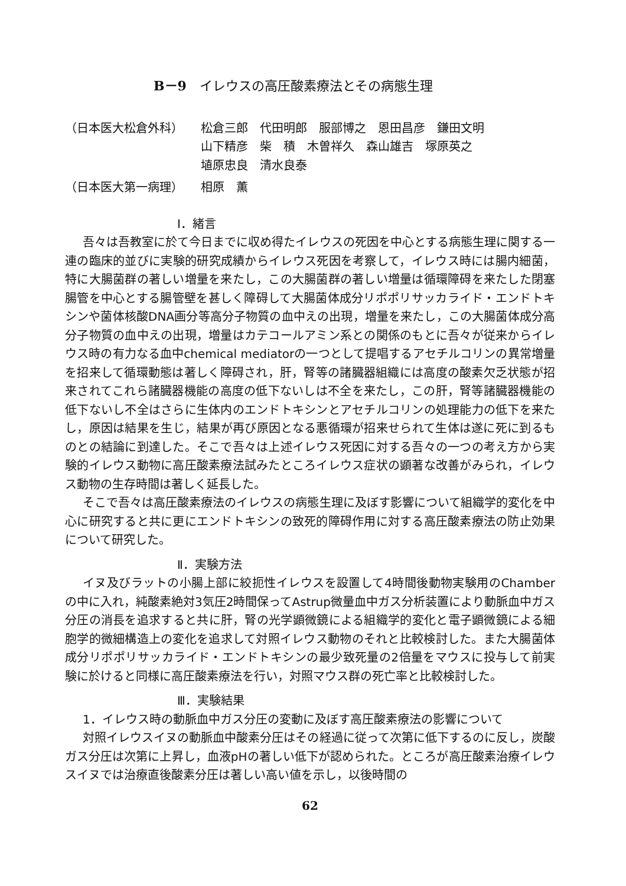B－9　イレウスの高圧酸素療法とその病態生理
（日本医大松倉外科） 松倉三郎　代田明郎　服部博之　恩田昌彦　鎌田文明
山下精彦　柴　積　木曽祥久　森山雄吉　塚原英之
埴原忠良　清水良泰
（日本医大第一病理） 相原　薫
Ⅰ．緒言
吾々は吾教室に於て今日までに収め得たイレウスの死因を中心とする病態生理に関する一連の臨床的並びに実験的研究成績からイレウス死因を考察して，イレウス時には腸内細菌，特に大腸菌群の著しい増量を来たし，この大腸菌群の著しい増量は循環障碍を来たした閉塞腸管を中心とする腸管壁を甚しく障碍して大腸菌体成分リポポリサッカライド・エンドトキシンや菌体核酸DNA画分等高分子物質の血中えの出現，増量を来たし，この大腸菌体成分高分子物質の血中えの出現，増量はカテコールアミン系との関係のもとに吾々が従来からイレウス時の有力なる血中chemical mediatorの一つとして提唱するアセチルコリンの異常増量を招来して循環動態は著しく障碍され，肝，腎等の諸臓器組織には高度の酸素欠乏状態が招来されてこれら諸臓器機能の高度の低下ないしは不全を来たし，この肝，腎等諸臓器機能の低下ないし不全はさらに生体内のエンドトキシンとアセチルコリンの処理能力の低下を来たし，原因は結果を生じ，結果が再び原因となる悪循環が招来せられて生体は遂に死に到るものとの結論に到達した。そこで吾々は上述イレウス死因に対する吾々の一つの考え方から実験的イレウス動物に高圧酸素療法試みたところイレウス症状の顕著な改善がみられ，イレウス動物の生存時間は著しく延長した。
そこで吾々は高圧酸素療法のイレウスの病態生理に及ぼす影響について組織学的変化を中心に研究すると共に更にエンドトキシンの致死的障碍作用に対する高圧酸素療法の防止効果について研究した。
Ⅱ．実験方法
イヌ及びラットの小腸上部に絞扼性イレウスを設置して4時間後動物実験用のChamberの中に入れ，純酸素絶対3気圧2時間保ってAstrup微量血中ガス分析装置により動脈血中ガス分圧の消長を追求すると共に肝，腎の光学顕微鏡による組織学的変化と電子顕微鏡による細胞学的微細構造上の変化を追求して対照イレウス動物のそれと比較検討した。また大腸菌体成分リポポリサッカライド・エンドトキシンの最少致死量の2倍量をマウスに投与して前実験に於けると同様に高圧酸素療法を行い，対照マウス群の死亡率と比較検討した。
Ⅲ．実験結果
1．イレウス時の動脈血中ガス分圧の変動に及ぼす高圧酸素療法の影響について
対照イレウスイヌの動脈血中酸素分圧はその経過に従って次第に低下するのに反し，炭酸ガス分圧は次第に上昇し，血液pHの著しい低下が認められた。ところが高圧酸素治療イレウスイヌでは治療直後酸素分圧は著しい高い値を示し，以後時間の
62